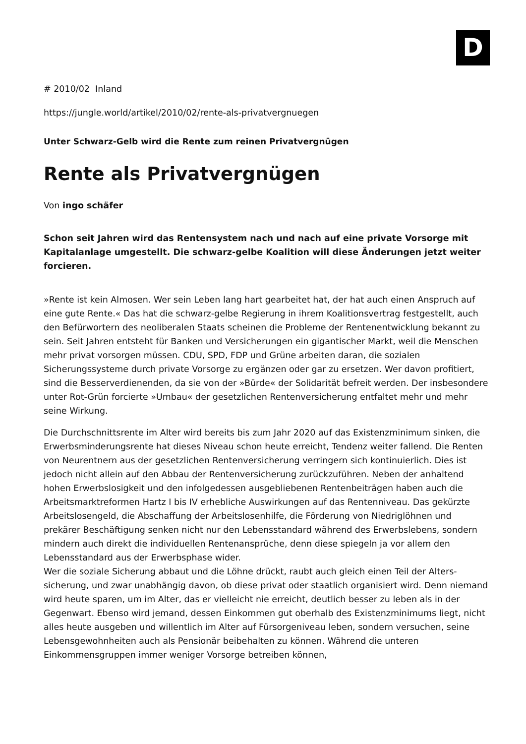D
# 2010/02 Inland
https://jungle.world/artikel/2010/02/rente-als-privatvergnuegen
Unter Schwarz-Gelb wird die Rente zum reinen Privatvergnügen
Rente als Privatvergnügen
Von ingo schäfer
Schon seit Jahren wird das Rentensystem nach und nach auf eine private Vorsorge mit Kapitalanlage umgestellt. Die schwarz-gelbe Koalition will diese Änderungen jetzt weiter forcieren.
»Rente ist kein Almosen. Wer sein Leben lang hart gearbeitet hat, der hat auch einen Anspruch auf eine gute Rente.« Das hat die schwarz-gelbe Regierung in ihrem Koalitionsvertrag festgestellt, auch den Befürwortern des neoliberalen Staats scheinen die Probleme der Rentenentwicklung bekannt zu sein. Seit Jahren entsteht für Banken und Versicherungen ein gigantischer Markt, weil die Menschen mehr privat vorsorgen müssen. CDU, SPD, FDP und Grüne arbeiten daran, die sozialen Sicherungssysteme durch private Vorsorge zu ergänzen oder gar zu ersetzen. Wer davon profitiert, sind die Besserverdienenden, da sie von der »Bürde« der Solidarität befreit werden. Der insbesondere unter Rot-Grün forcierte »Umbau« der gesetzlichen Rentenversicherung entfaltet mehr und mehr seine Wirkung.
Die Durchschnittsrente im Alter wird bereits bis zum Jahr 2020 auf das Existenzminimum sinken, die Erwerbsminderungsrente hat dieses Niveau schon heute erreicht, Tendenz weiter fallend. Die Renten von Neurentnern aus der gesetzlichen Rentenversicherung verringern sich kontinuierlich. Dies ist jedoch nicht allein auf den Abbau der Rentenversicherung zurückzuführen. Neben der anhaltend hohen Erwerbslosigkeit und den infolgedessen ausgebliebenen Rentenbeiträgen haben auch die Arbeitsmarktreformen Hartz I bis IV erhebliche Auswirkungen auf das Rentenniveau. Das gekürzte Arbeitslosengeld, die Abschaffung der Arbeitslosenhilfe, die Förderung von Niedriglöhnen und prekärer Beschäftigung senken nicht nur den Lebensstandard während des Erwerbslebens, sondern mindern auch direkt die individuellen Rentenansprüche, denn diese spiegeln ja vor allem den Lebensstandard aus der Erwerbsphase wider.
Wer die soziale Sicherung abbaut und die Löhne drückt, raubt auch gleich einen Teil der Alters­sicherung, und zwar unabhängig davon, ob diese privat oder staatlich organisiert wird. Denn niemand wird heute sparen, um im Alter, das er vielleicht nie erreicht, deutlich besser zu leben als in der Gegenwart. Ebenso wird jemand, dessen Einkommen gut oberhalb des Existenzminimums liegt, nicht alles heute ausgeben und willentlich im Alter auf Fürsorgeniveau leben, sondern versuchen, seine Lebensgewohnheiten auch als Pensionär beibehalten zu können. Während die unteren Einkommensgruppen immer weniger Vorsorge betreiben können,